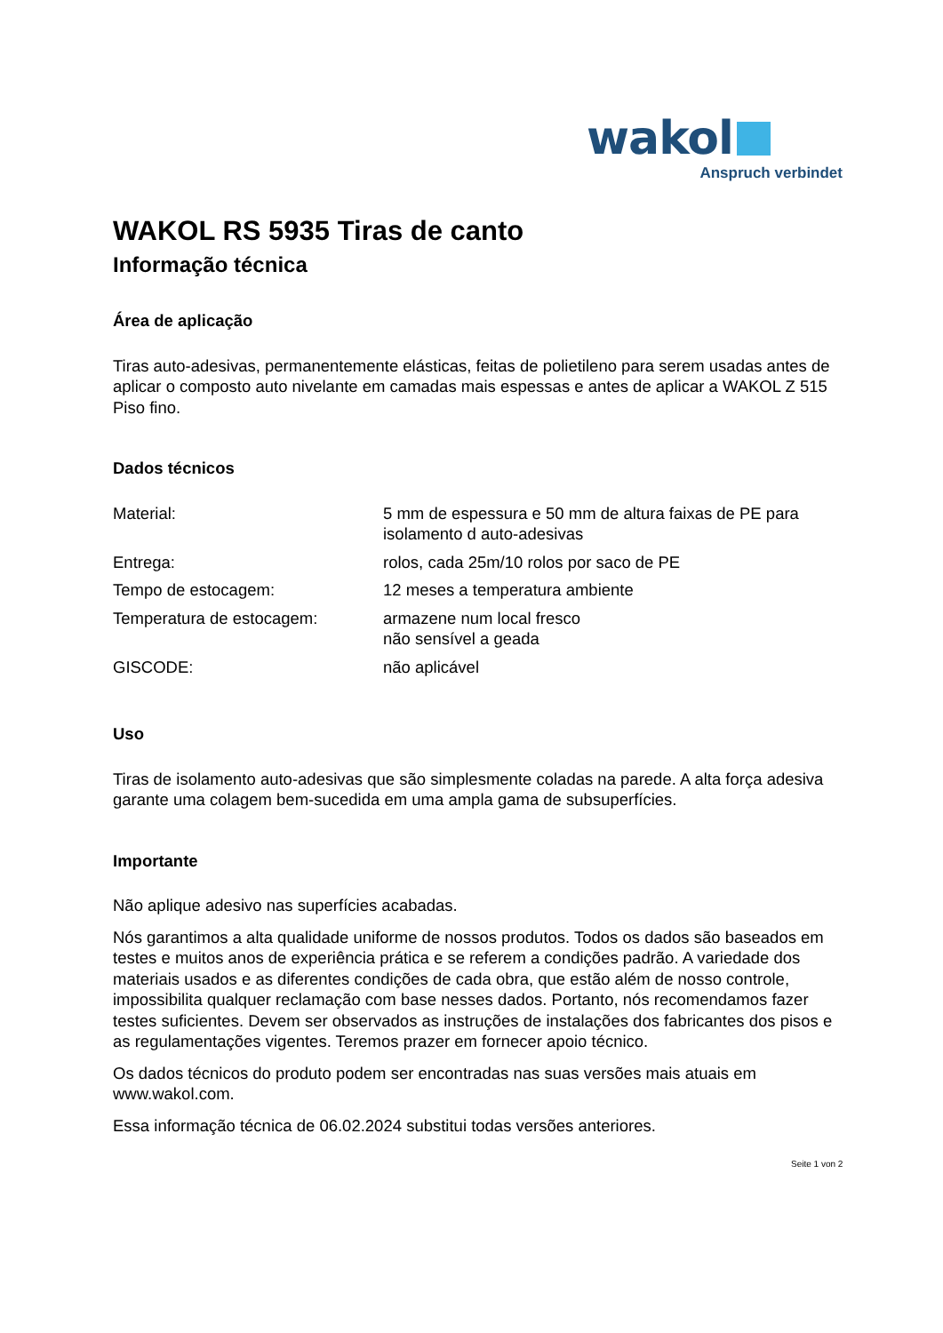wakol
Anspruch verbindet
WAKOL RS 5935 Tiras de canto
Informação técnica
Área de aplicação
Tiras auto-adesivas, permanentemente elásticas, feitas de polietileno para serem usadas antes de aplicar o composto auto nivelante em camadas mais espessas e antes de aplicar a WAKOL Z 515 Piso fino.
Dados técnicos
| Material: | 5 mm de espessura e 50 mm de altura faixas de PE para isolamento d auto-adesivas |
| Entrega: | rolos, cada 25m/10 rolos por saco de PE |
| Tempo de estocagem: | 12 meses a temperatura ambiente |
| Temperatura de estocagem: | armazene num local fresco não sensível a geada |
| GISCODE: | não aplicável |
Uso
Tiras de isolamento auto-adesivas que são simplesmente coladas na parede. A alta força adesiva garante uma colagem bem-sucedida em uma ampla gama de subsuperfícies.
Importante
Não aplique adesivo nas superfícies acabadas.
Nós garantimos a alta qualidade uniforme de nossos produtos. Todos os dados são baseados em testes e muitos anos de experiência prática e se referem a condições padrão. A variedade dos materiais usados e as diferentes condições de cada obra, que estão além de nosso controle, impossibilita qualquer reclamação com base nesses dados. Portanto, nós recomendamos fazer testes suficientes. Devem ser observados as instruções de instalações dos fabricantes dos pisos e as regulamentações vigentes. Teremos prazer em fornecer apoio técnico.
Os dados técnicos do produto podem ser encontradas nas suas versões mais atuais em www.wakol.com.
Essa informação técnica de 06.02.2024 substitui todas versões anteriores.
Seite 1 von 2